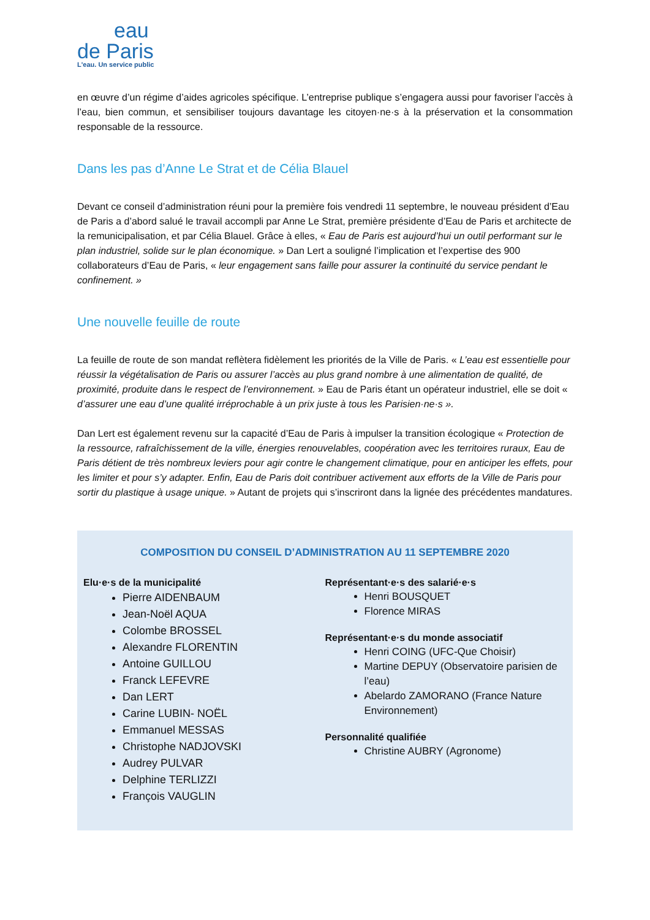eau
de Paris
L'eau. Un service public
en œuvre d’un régime d’aides agricoles spécifique. L’entreprise publique s’engagera aussi pour favoriser l’accès à l’eau, bien commun, et sensibiliser toujours davantage les citoyen·ne·s à la préservation et la consommation responsable de la ressource.
Dans les pas d’Anne Le Strat et de Célia Blauel
Devant ce conseil d’administration réuni pour la première fois vendredi 11 septembre, le nouveau président d’Eau de Paris a d’abord salué le travail accompli par Anne Le Strat, première présidente d’Eau de Paris et architecte de la remunicipalisation, et par Célia Blauel. Grâce à elles, « Eau de Paris est aujourd’hui un outil performant sur le plan industriel, solide sur le plan économique. » Dan Lert a souligné l’implication et l’expertise des 900 collaborateurs d’Eau de Paris, « leur engagement sans faille pour assurer la continuité du service pendant le confinement. »
Une nouvelle feuille de route
La feuille de route de son mandat reflètera fidèlement les priorités de la Ville de Paris. « L’eau est essentielle pour réussir la végétalisation de Paris ou assurer l’accès au plus grand nombre à une alimentation de qualité, de proximité, produite dans le respect de l’environnement. » Eau de Paris étant un opérateur industriel, elle se doit « d’assurer une eau d’une qualité irréprochable à un prix juste à tous les Parisien·ne·s ».
Dan Lert est également revenu sur la capacité d’Eau de Paris à impulser la transition écologique « Protection de la ressource, rafraîchissement de la ville, énergies renouvelables, coopération avec les territoires ruraux, Eau de Paris détient de très nombreux leviers pour agir contre le changement climatique, pour en anticiper les effets, pour les limiter et pour s’y adapter. Enfin, Eau de Paris doit contribuer activement aux efforts de la Ville de Paris pour sortir du plastique à usage unique. » Autant de projets qui s’inscriront dans la lignée des précédentes mandatures.
COMPOSITION DU CONSEIL D’ADMINISTRATION AU 11 SEPTEMBRE 2020
Elu·e·s de la municipalité
Pierre AIDENBAUM
Jean-Noël AQUA
Colombe BROSSEL
Alexandre FLORENTIN
Antoine GUILLOU
Franck LEFEVRE
Dan LERT
Carine LUBIN- NOËL
Emmanuel MESSAS
Christophe NADJOVSKI
Audrey PULVAR
Delphine TERLIZZI
François VAUGLIN
Représentant·e·s des salarié·e·s
Henri BOUSQUET
Florence MIRAS
Représentant·e·s du monde associatif
Henri COING (UFC-Que Choisir)
Martine DEPUY (Observatoire parisien de l’eau)
Abelardo ZAMORANO (France Nature Environnement)
Personnalité qualifiée
Christine AUBRY (Agronome)